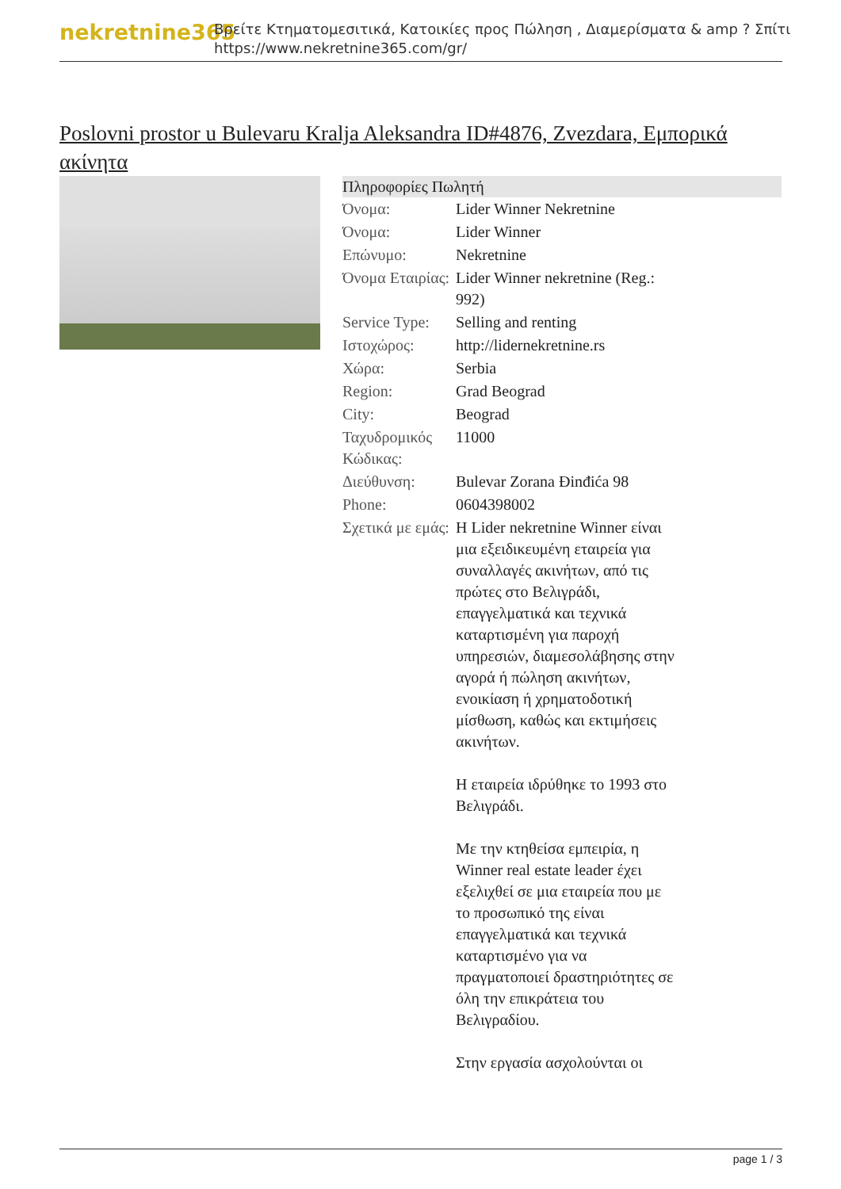nekretnine365
Βρείτε Κτηματομεσιτικά, Κατοικίες προς Πώληση , Διαμερίσματα & amp ? Σπίτι
https://www.nekretnine365.com/gr/
Poslovni prostor u Bulevaru Kralja Aleksandra ID#4876, Zvezdara, Εμπορικά ακίνητα
Πληροφορίες Πωλητή
| Όνομα: | Lider Winner Nekretnine |
| Όνομα: | Lider Winner |
| Επώνυμο: | Nekretnine |
| Όνομα Εταιρίας: | Lider Winner nekretnine (Reg.: 992) |
| Service Type: | Selling and renting |
| Ιστοχώρος: | http://lidernekretnine.rs |
| Χώρα: | Serbia |
| Region: | Grad Beograd |
| City: | Beograd |
| Ταχυδρομικός Κώδικας: | 11000 |
| Διεύθυνση: | Bulevar Zorana Đinđića 98 |
| Phone: | 0604398002 |
| Σχετικά με εμάς: | H Lider nekretnine Winner είναι μια εξειδικευμένη εταιρεία για συναλλαγές ακινήτων, από τις πρώτες στο Βελιγράδι, επαγγελματικά και τεχνικά καταρτισμένη για παροχή υπηρεσιών, διαμεσολάβησης στην αγορά ή πώληση ακινήτων, ενοικίαση ή χρηματοδοτική μίσθωση, καθώς και εκτιμήσεις ακινήτων. H εταιρεία ιδρύθηκε το 1993 στο Βελιγράδι. Με την κτηθείσα εμπειρία, η Winner real estate leader έχει εξελιχθεί σε μια εταιρεία που με το προσωπικό της είναι επαγγελματικά και τεχνικά καταρτισμένο για να πραγματοποιεί δραστηριότητες σε όλη την επικράτεια του Βελιγραδίου. Στην εργασία ασχολούνται οι |
page 1 / 3